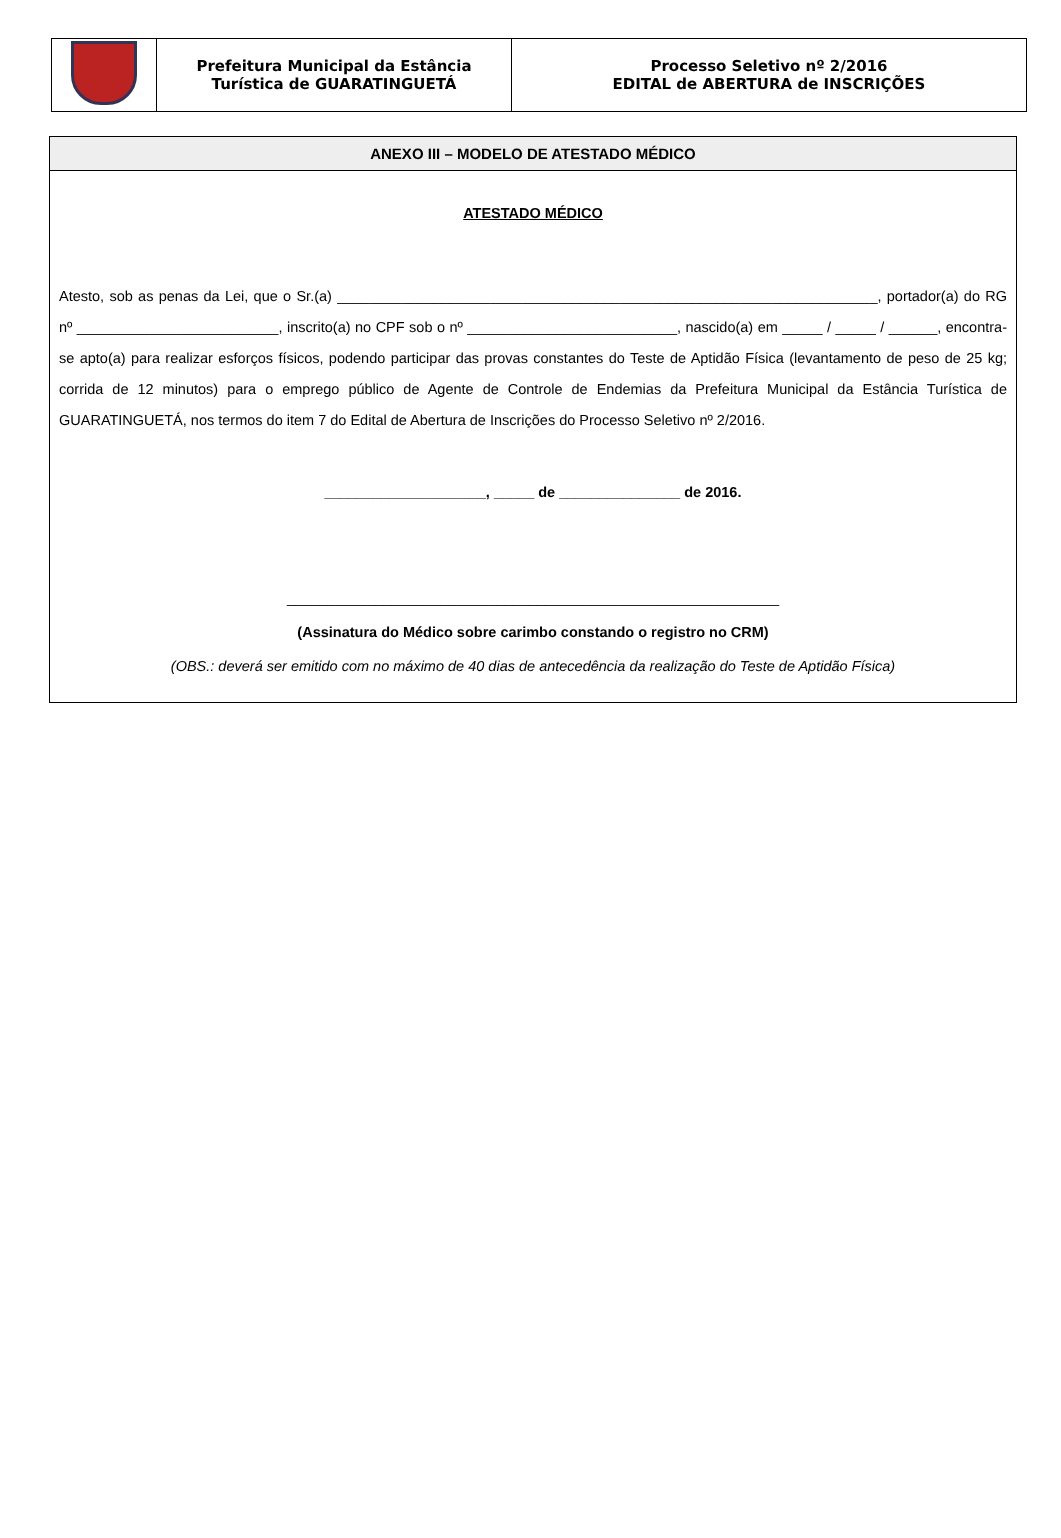| | Prefeitura Municipal da Estância Turística de GUARATINGUETÁ | Processo Seletivo nº 2/2016 EDITAL de ABERTURA de INSCRIÇÕES |
ANEXO III – MODELO DE ATESTADO MÉDICO
ATESTADO MÉDICO
Atesto, sob as penas da Lei, que o Sr.(a) ___________________________________________________________________, portador(a) do RG nº _________________________, inscrito(a) no CPF sob o nº __________________________, nascido(a) em _____ / _____ / ______, encontra-se apto(a) para realizar esforços físicos, podendo participar das provas constantes do Teste de Aptidão Física (levantamento de peso de 25 kg; corrida de 12 minutos) para o emprego público de Agente de Controle de Endemias da Prefeitura Municipal da Estância Turística de GUARATINGUETÁ, nos termos do item 7 do Edital de Abertura de Inscrições do Processo Seletivo nº 2/2016.
____________________, _____ de _______________ de 2016.
_____________________________________________________________
(Assinatura do Médico sobre carimbo constando o registro no CRM)
(OBS.: deverá ser emitido com no máximo de 40 dias de antecedência da realização do Teste de Aptidão Física)